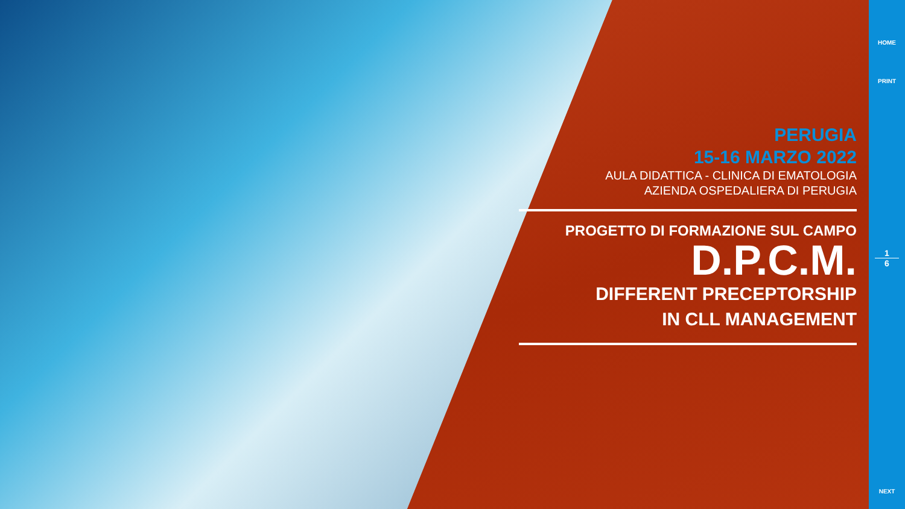PERUGIA
15-16 MARZO 2022
AULA DIDATTICA - CLINICA DI EMATOLOGIA
AZIENDA OSPEDALIERA DI PERUGIA
PROGETTO DI FORMAZIONE SUL CAMPO
D.P.C.M.
DIFFERENT PRECEPTORSHIP
IN CLL MANAGEMENT
HOME
PRINT
1
6
NEXT